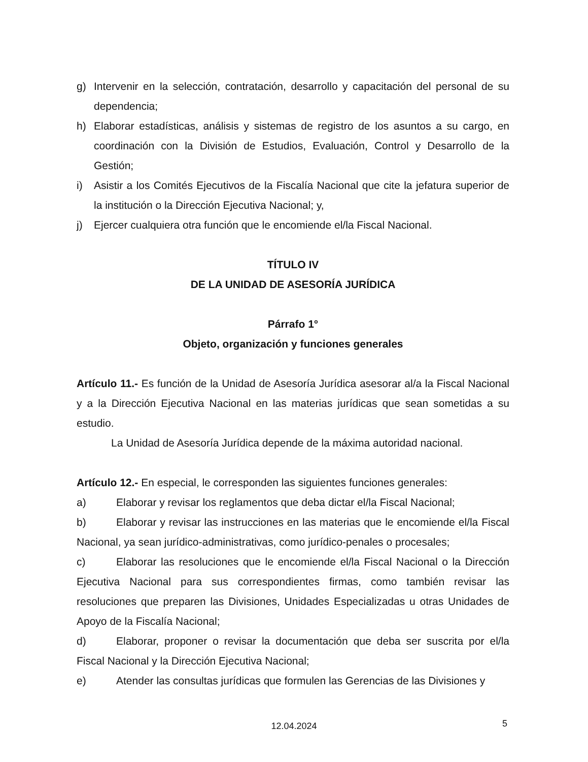g) Intervenir en la selección, contratación, desarrollo y capacitación del personal de su dependencia;
h) Elaborar estadísticas, análisis y sistemas de registro de los asuntos a su cargo, en coordinación con la División de Estudios, Evaluación, Control y Desarrollo de la Gestión;
i) Asistir a los Comités Ejecutivos de la Fiscalía Nacional que cite la jefatura superior de la institución o la Dirección Ejecutiva Nacional; y,
j) Ejercer cualquiera otra función que le encomiende el/la Fiscal Nacional.
TÍTULO IV
DE LA UNIDAD DE ASESORÍA JURÍDICA
Párrafo 1°
Objeto, organización y funciones generales
Artículo 11.- Es función de la Unidad de Asesoría Jurídica asesorar al/a la Fiscal Nacional y a la Dirección Ejecutiva Nacional en las materias jurídicas que sean sometidas a su estudio.
La Unidad de Asesoría Jurídica depende de la máxima autoridad nacional.
Artículo 12.- En especial, le corresponden las siguientes funciones generales:
a) Elaborar y revisar los reglamentos que deba dictar el/la Fiscal Nacional;
b) Elaborar y revisar las instrucciones en las materias que le encomiende el/la Fiscal Nacional, ya sean jurídico-administrativas, como jurídico-penales o procesales;
c) Elaborar las resoluciones que le encomiende el/la Fiscal Nacional o la Dirección Ejecutiva Nacional para sus correspondientes firmas, como también revisar las resoluciones que preparen las Divisiones, Unidades Especializadas u otras Unidades de Apoyo de la Fiscalía Nacional;
d) Elaborar, proponer o revisar la documentación que deba ser suscrita por el/la Fiscal Nacional y la Dirección Ejecutiva Nacional;
e) Atender las consultas jurídicas que formulen las Gerencias de las Divisiones y
12.04.2024 5